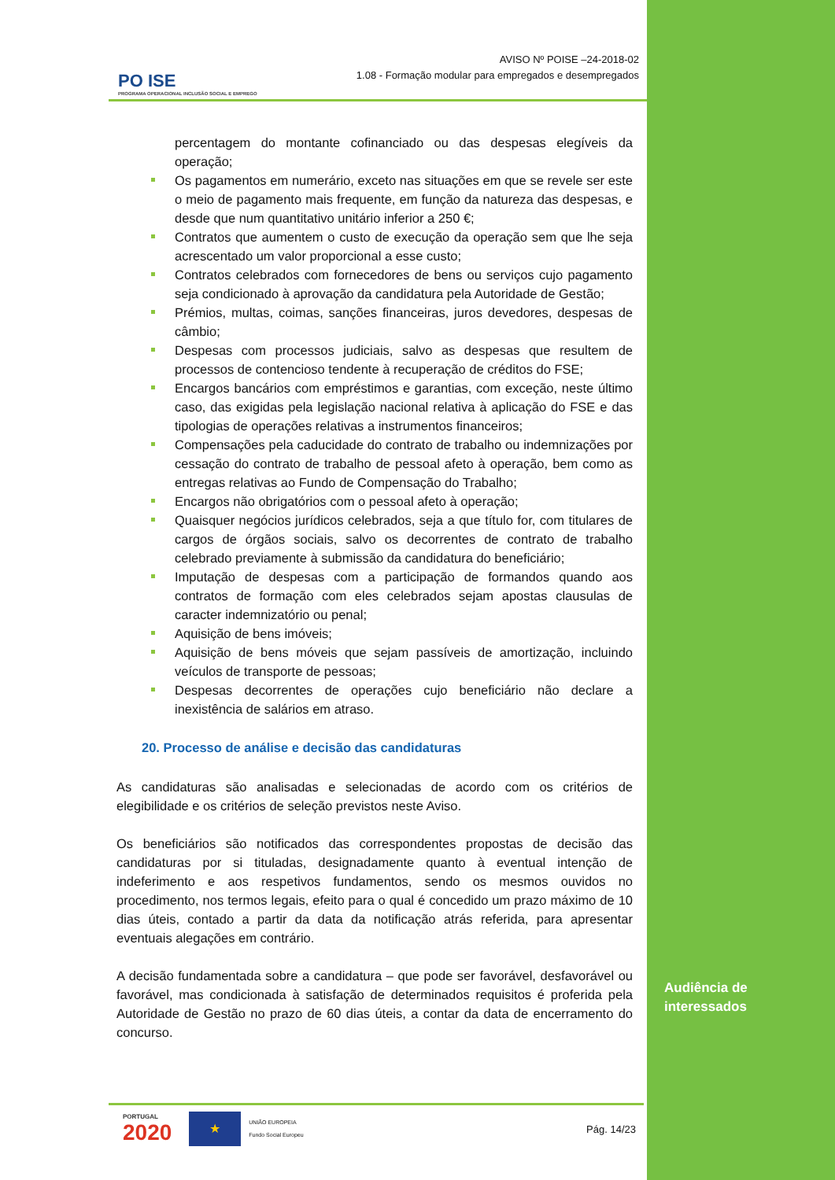PO ISE
PROGRAMA OPERACIONAL INCLUSÃO SOCIAL E EMPREGO
AVISO Nº POISE –24-2018-02
1.08 - Formação modular para empregados e desempregados
percentagem do montante cofinanciado ou das despesas elegíveis da operação;
Os pagamentos em numerário, exceto nas situações em que se revele ser este o meio de pagamento mais frequente, em função da natureza das despesas, e desde que num quantitativo unitário inferior a 250 €;
Contratos que aumentem o custo de execução da operação sem que lhe seja acrescentado um valor proporcional a esse custo;
Contratos celebrados com fornecedores de bens ou serviços cujo pagamento seja condicionado à aprovação da candidatura pela Autoridade de Gestão;
Prémios, multas, coimas, sanções financeiras, juros devedores, despesas de câmbio;
Despesas com processos judiciais, salvo as despesas que resultem de processos de contencioso tendente à recuperação de créditos do FSE;
Encargos bancários com empréstimos e garantias, com exceção, neste último caso, das exigidas pela legislação nacional relativa à aplicação do FSE e das tipologias de operações relativas a instrumentos financeiros;
Compensações pela caducidade do contrato de trabalho ou indemnizações por cessação do contrato de trabalho de pessoal afeto à operação, bem como as entregas relativas ao Fundo de Compensação do Trabalho;
Encargos não obrigatórios com o pessoal afeto à operação;
Quaisquer negócios jurídicos celebrados, seja a que título for, com titulares de cargos de órgãos sociais, salvo os decorrentes de contrato de trabalho celebrado previamente à submissão da candidatura do beneficiário;
Imputação de despesas com a participação de formandos quando aos contratos de formação com eles celebrados sejam apostas clausulas de caracter indemnizatório ou penal;
Aquisição de bens imóveis;
Aquisição de bens móveis que sejam passíveis de amortização, incluindo veículos de transporte de pessoas;
Despesas decorrentes de operações cujo beneficiário não declare a inexistência de salários em atraso.
20. Processo de análise e decisão das candidaturas
As candidaturas são analisadas e selecionadas de acordo com os critérios de elegibilidade e os critérios de seleção previstos neste Aviso.
Os beneficiários são notificados das correspondentes propostas de decisão das candidaturas por si tituladas, designadamente quanto à eventual intenção de indeferimento e aos respetivos fundamentos, sendo os mesmos ouvidos no procedimento, nos termos legais, efeito para o qual é concedido um prazo máximo de 10 dias úteis, contado a partir da data da notificação atrás referida, para apresentar eventuais alegações em contrário.
A decisão fundamentada sobre a candidatura – que pode ser favorável, desfavorável ou favorável, mas condicionada à satisfação de determinados requisitos é proferida pela Autoridade de Gestão no prazo de 60 dias úteis, a contar da data de encerramento do concurso.
PORTUGAL
2020
★
UNIÃO EUROPEIA
Fundo Social Europeu
Pág. 14/23
Audiência de
interessados